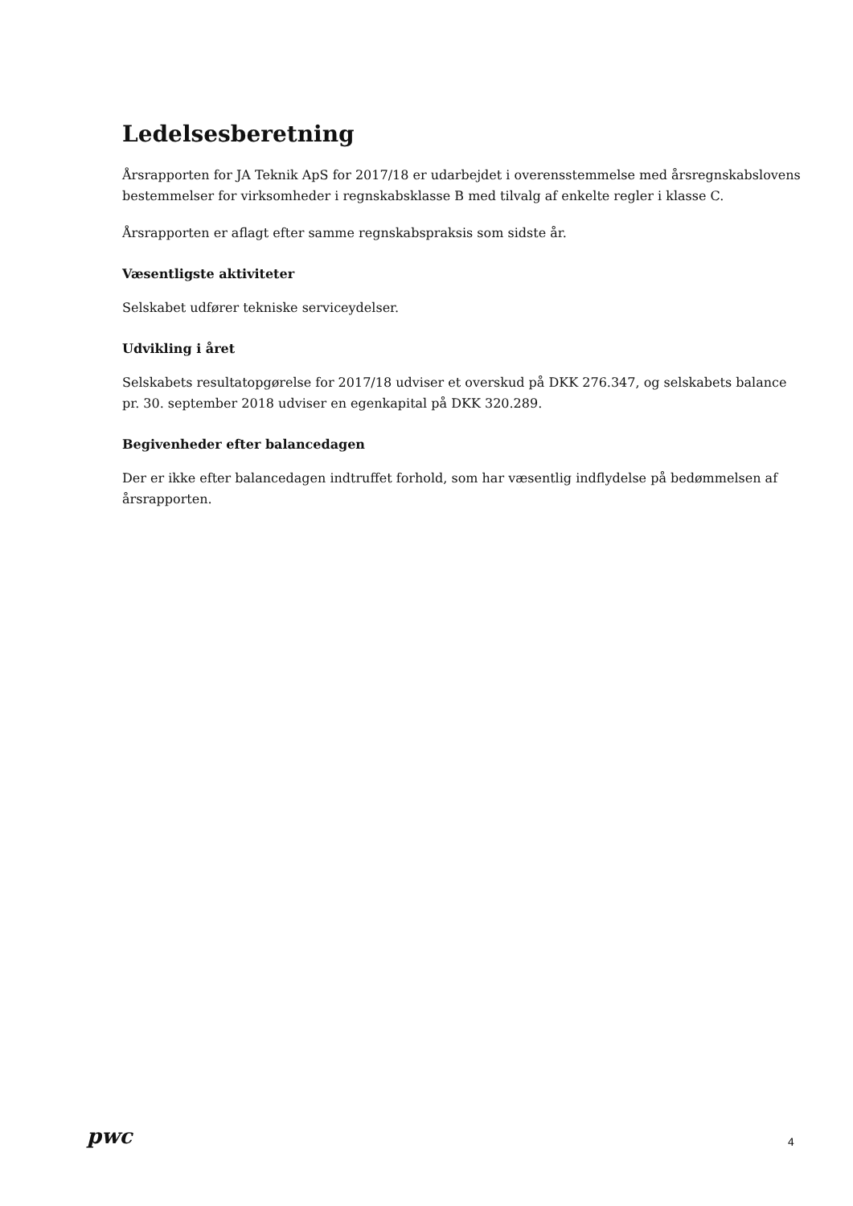Ledelsesberetning
Årsrapporten for JA Teknik ApS for 2017/18 er udarbejdet i overensstemmelse med årsregnskabslovens bestemmelser for virksomheder i regnskabsklasse B med tilvalg af enkelte regler i klasse C.
Årsrapporten er aflagt efter samme regnskabspraksis som sidste år.
Væsentligste aktiviteter
Selskabet udfører tekniske serviceydelser.
Udvikling i året
Selskabets resultatopgørelse for 2017/18 udviser et overskud på DKK 276.347, og selskabets balance pr. 30. september 2018 udviser en egenkapital på DKK 320.289.
Begivenheder efter balancedagen
Der er ikke efter balancedagen indtruffet forhold, som har væsentlig indflydelse på bedømmelsen af årsrapporten.
pwc
4